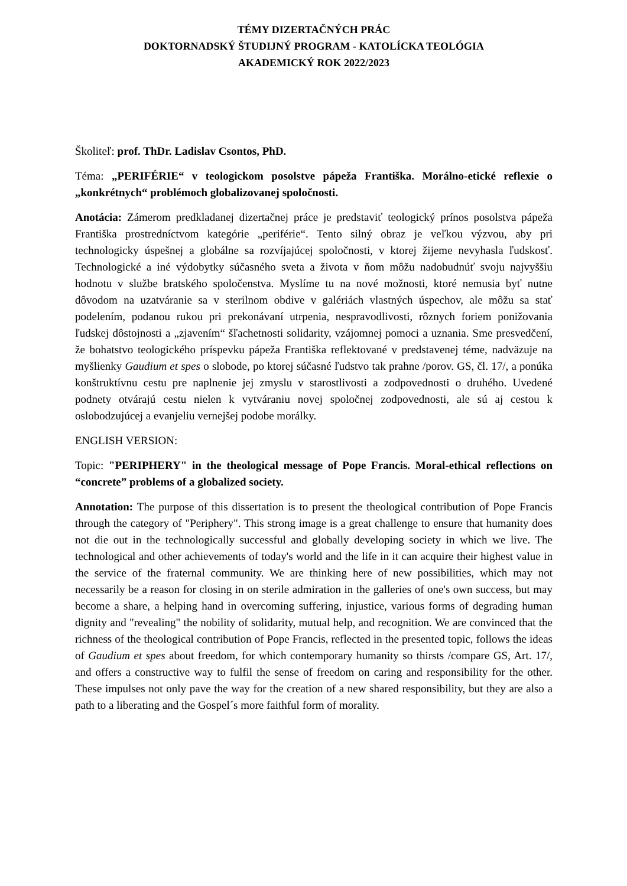TÉMY DIZERTAČNÝCH PRÁC
DOKTORNADSKÝ ŠTUDIJNÝ PROGRAM - KATOLÍCKA TEOLÓGIA
AKADEMICKÝ ROK 2022/2023
Školiteľ: prof. ThDr. Ladislav Csontos, PhD.
Téma: „PERIFÉRIE“ v teologickom posolstve pápeža Františka. Morálno-etické reflexie o „konkrétnych“ problémoch globalizovanej spoločnosti.
Anotácia: Zámerom predkladanej dizertačnej práce je predstaviť teologický prínos posolstva pápeža Františka prostredníctvom kategórie „periférie“. Tento silný obraz je veľkou výzvou, aby pri technologicky úspešnej a globálne sa rozvíjajúcej spoločnosti, v ktorej žijeme nevyhasla ľudskosť. Technologické a iné výdobytky súčasného sveta a života v ňom môžu nadobudnúť svoju najvyššiu hodnotu v službe bratského spoločenstva. Myslíme tu na nové možnosti, ktoré nemusia byť nutne dôvodom na uzatváranie sa v sterilnom obdive v galériách vlastných úspechov, ale môžu sa stať podelením, podanou rukou pri prekonávaní utrpenia, nespravodlivosti, rôznych foriem ponižovania ľudskej dôstojnosti a „zjavením“ šľachetnosti solidarity, vzájomnej pomoci a uznania. Sme presvedčení, že bohatstvo teologického príspevku pápeža Františka reflektované v predstavenej téme, nadväzuje na myšlienky Gaudium et spes o slobode, po ktorej súčasné ľudstvo tak prahne /porov. GS, čl. 17/, a ponúka konštruktívnu cestu pre naplnenie jej zmyslu v starostlivosti a zodpovednosti o druhého. Uvedené podnety otvárajú cestu nielen k vytváraniu novej spoločnej zodpovednosti, ale sú aj cestou k oslobodzujúcej a evanjeliu vernejšej podobe morálky.
ENGLISH VERSION:
Topic: "PERIPHERY" in the theological message of Pope Francis. Moral-ethical reflections on “concrete” problems of a globalized society.
Annotation: The purpose of this dissertation is to present the theological contribution of Pope Francis through the category of "Periphery". This strong image is a great challenge to ensure that humanity does not die out in the technologically successful and globally developing society in which we live. The technological and other achievements of today's world and the life in it can acquire their highest value in the service of the fraternal community. We are thinking here of new possibilities, which may not necessarily be a reason for closing in on sterile admiration in the galleries of one's own success, but may become a share, a helping hand in overcoming suffering, injustice, various forms of degrading human dignity and "revealing" the nobility of solidarity, mutual help, and recognition. We are convinced that the richness of the theological contribution of Pope Francis, reflected in the presented topic, follows the ideas of Gaudium et spes about freedom, for which contemporary humanity so thirsts /compare GS, Art. 17/, and offers a constructive way to fulfil the sense of freedom on caring and responsibility for the other. These impulses not only pave the way for the creation of a new shared responsibility, but they are also a path to a liberating and the Gospel´s more faithful form of morality.